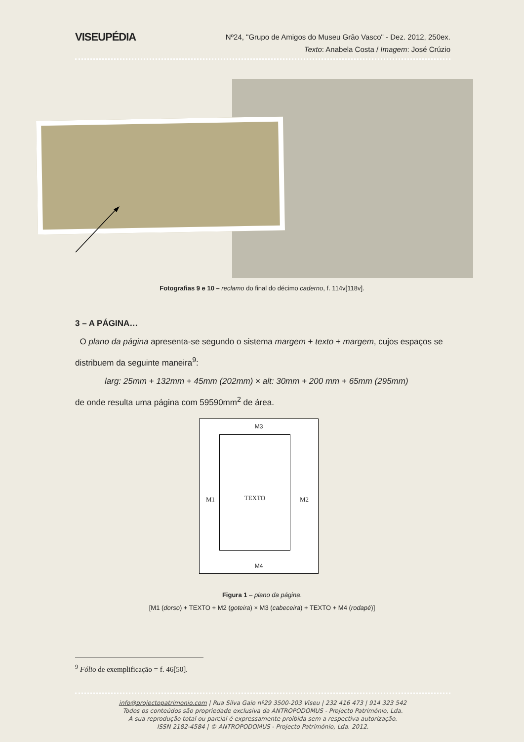VISEUPÉDIA
Nº24, "Grupo de Amigos do Museu Grão Vasco" - Dez. 2012, 250ex.
Texto: Anabela Costa / Imagem: José Crúzio
Fotografias 9 e 10 – reclamo do final do décimo caderno, f. 114v[118v].
3 – A PÁGINA…
O plano da página apresenta-se segundo o sistema margem + texto + margem, cujos espaços se distribuem da seguinte maneira<sup>9</sup>:
larg: 25mm + 132mm + 45mm (202mm) × alt: 30mm + 200 mm + 65mm (295mm)
de onde resulta uma página com 59590mm<sup>2</sup> de área.
M3
TEXTO
M1 M2
M4
Figura 1 – plano da página.
[M1 (dorso) + TEXTO + M2 (goteira) × M3 (cabeceira) + TEXTO + M4 (rodapé)]
<sup>9</sup> Fólio de exemplificação = f. 46[50].
info@projectopatrimonio.com | Rua Silva Gaio nº29 3500-203 Viseu | 232 416 473 | 914 323 542
Todos os conteúdos são propriedade exclusiva da ANTROPODOMUS - Projecto Património, Lda.
A sua reprodução total ou parcial é expressamente proibida sem a respectiva autorização.
ISSN 2182-4584 | © ANTROPODOMUS - Projecto Património, Lda. 2012.